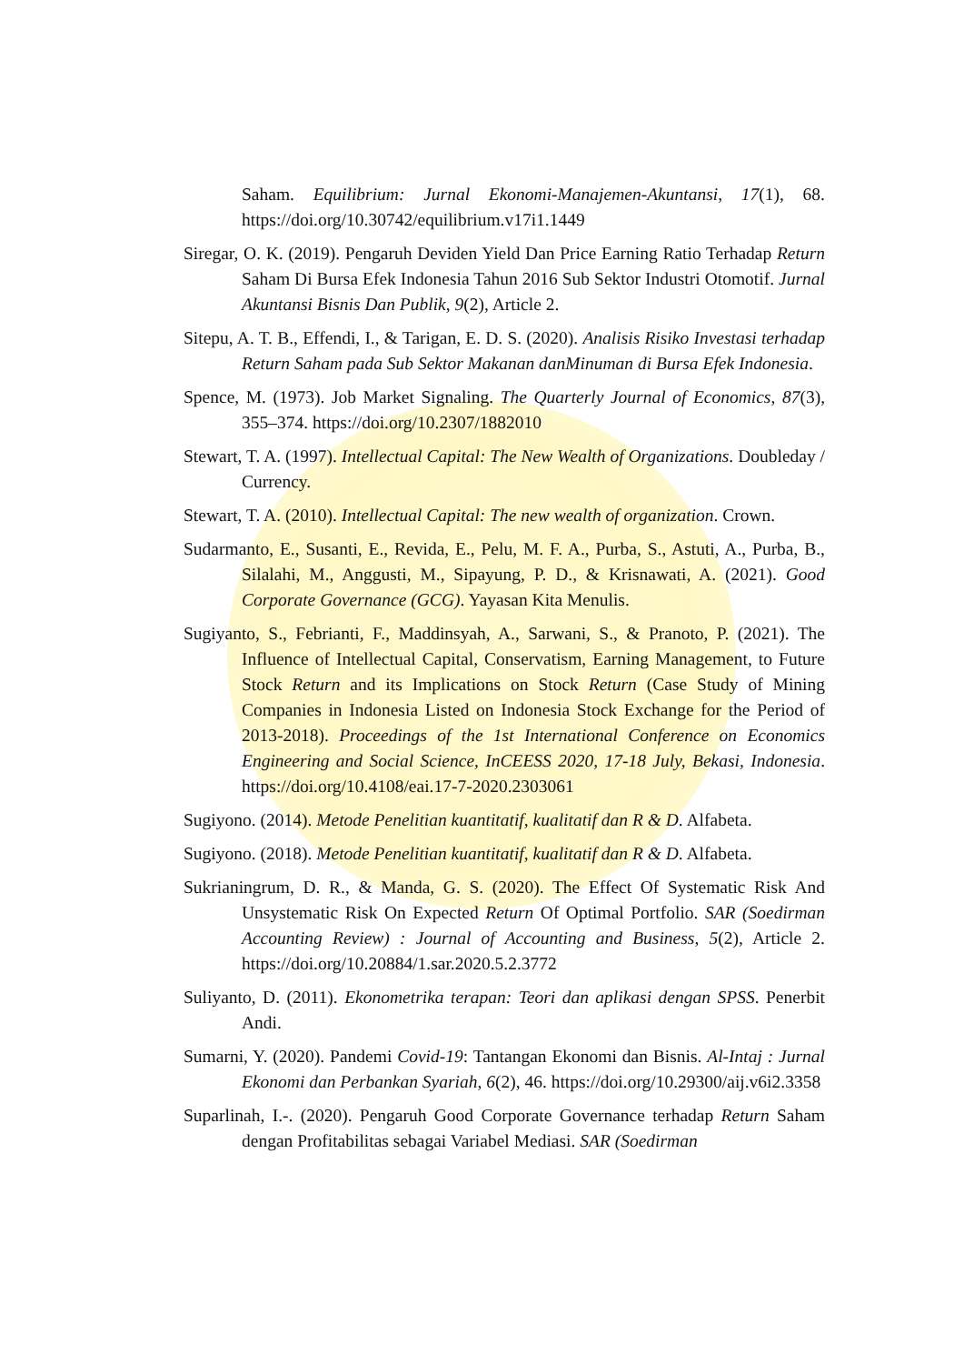Saham. Equilibrium: Jurnal Ekonomi-Manajemen-Akuntansi, 17(1), 68. https://doi.org/10.30742/equilibrium.v17i1.1449
Siregar, O. K. (2019). Pengaruh Deviden Yield Dan Price Earning Ratio Terhadap Return Saham Di Bursa Efek Indonesia Tahun 2016 Sub Sektor Industri Otomotif. Jurnal Akuntansi Bisnis Dan Publik, 9(2), Article 2.
Sitepu, A. T. B., Effendi, I., & Tarigan, E. D. S. (2020). Analisis Risiko Investasi terhadap Return Saham pada Sub Sektor Makanan danMinuman di Bursa Efek Indonesia.
Spence, M. (1973). Job Market Signaling. The Quarterly Journal of Economics, 87(3), 355–374. https://doi.org/10.2307/1882010
Stewart, T. A. (1997). Intellectual Capital: The New Wealth of Organizations. Doubleday / Currency.
Stewart, T. A. (2010). Intellectual Capital: The new wealth of organization. Crown.
Sudarmanto, E., Susanti, E., Revida, E., Pelu, M. F. A., Purba, S., Astuti, A., Purba, B., Silalahi, M., Anggusti, M., Sipayung, P. D., & Krisnawati, A. (2021). Good Corporate Governance (GCG). Yayasan Kita Menulis.
Sugiyanto, S., Febrianti, F., Maddinsyah, A., Sarwani, S., & Pranoto, P. (2021). The Influence of Intellectual Capital, Conservatism, Earning Management, to Future Stock Return and its Implications on Stock Return (Case Study of Mining Companies in Indonesia Listed on Indonesia Stock Exchange for the Period of 2013-2018). Proceedings of the 1st International Conference on Economics Engineering and Social Science, InCEESS 2020, 17-18 July, Bekasi, Indonesia. https://doi.org/10.4108/eai.17-7-2020.2303061
Sugiyono. (2014). Metode Penelitian kuantitatif, kualitatif dan R & D. Alfabeta.
Sugiyono. (2018). Metode Penelitian kuantitatif, kualitatif dan R & D. Alfabeta.
Sukrianingrum, D. R., & Manda, G. S. (2020). The Effect Of Systematic Risk And Unsystematic Risk On Expected Return Of Optimal Portfolio. SAR (Soedirman Accounting Review) : Journal of Accounting and Business, 5(2), Article 2. https://doi.org/10.20884/1.sar.2020.5.2.3772
Suliyanto, D. (2011). Ekonometrika terapan: Teori dan aplikasi dengan SPSS. Penerbit Andi.
Sumarni, Y. (2020). Pandemi Covid-19: Tantangan Ekonomi dan Bisnis. Al-Intaj : Jurnal Ekonomi dan Perbankan Syariah, 6(2), 46. https://doi.org/10.29300/aij.v6i2.3358
Suparlinah, I.-. (2020). Pengaruh Good Corporate Governance terhadap Return Saham dengan Profitabilitas sebagai Variabel Mediasi. SAR (Soedirman